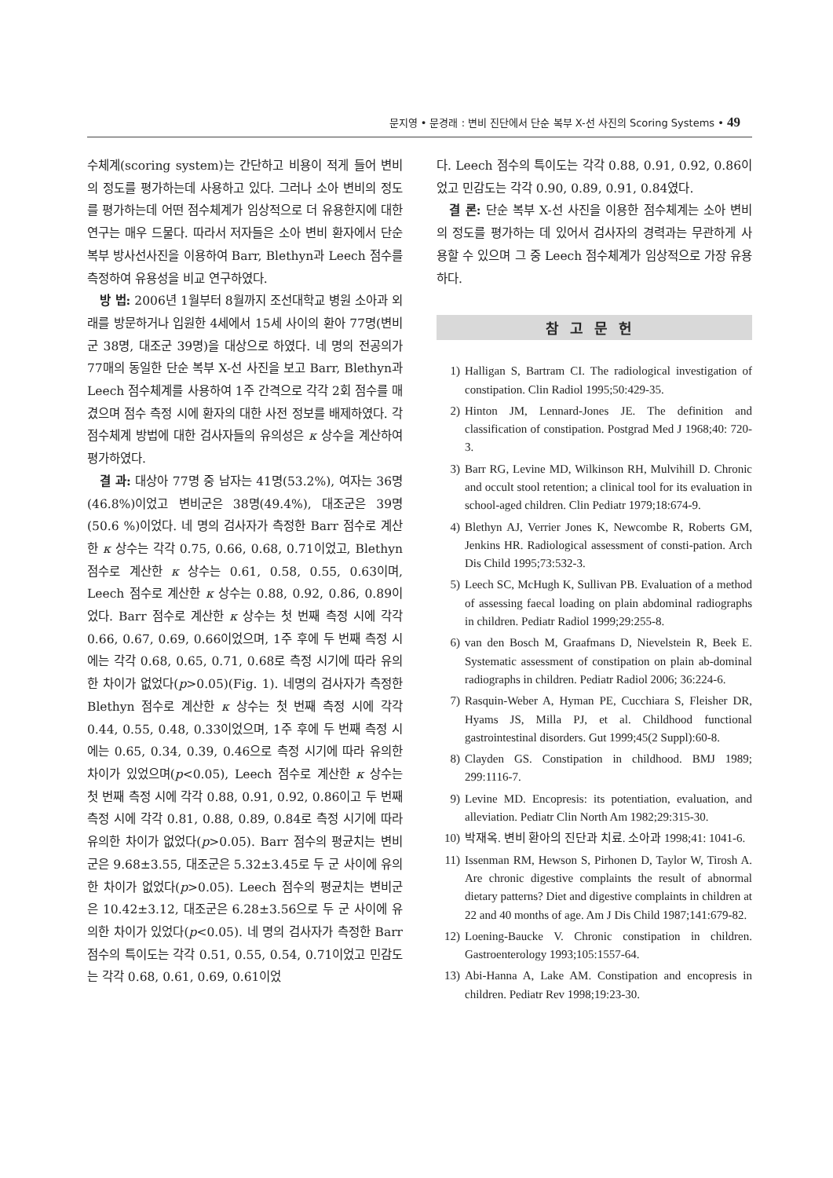문지영 • 문경래 : 변비 진단에서 단순 복부 X-선 사진의 Scoring Systems • 49
수체계(scoring system)는 간단하고 비용이 적게 들어 변비의 정도를 평가하는데 사용하고 있다. 그러나 소아 변비의 정도를 평가하는데 어떤 점수체계가 임상적으로 더 유용한지에 대한 연구는 매우 드물다. 따라서 저자들은 소아 변비 환자에서 단순 복부 방사선사진을 이용하여 Barr, Blethyn과 Leech 점수를 측정하여 유용성을 비교 연구하였다.
방 법: 2006년 1월부터 8월까지 조선대학교 병원 소아과 외래를 방문하거나 입원한 4세에서 15세 사이의 환아 77명(변비군 38명, 대조군 39명)을 대상으로 하였다. 네 명의 전공의가 77매의 동일한 단순 복부 X-선 사진을 보고 Barr, Blethyn과 Leech 점수체계를 사용하여 1주 간격으로 각각 2회 점수를 매겼으며 점수 측정 시에 환자의 대한 사전 정보를 배제하였다. 각 점수체계 방법에 대한 검사자들의 유의성은 κ 상수을 계산하여 평가하였다.
결 과: 대상아 77명 중 남자는 41명(53.2%), 여자는 36명(46.8%)이었고 변비군은 38명(49.4%), 대조군은 39명(50.6 %)이었다. 네 명의 검사자가 측정한 Barr 점수로 계산한 κ 상수는 각각 0.75, 0.66, 0.68, 0.71이었고, Blethyn 점수로 계산한 κ 상수는 0.61, 0.58, 0.55, 0.63이며, Leech 점수로 계산한 κ 상수는 0.88, 0.92, 0.86, 0.89이었다. Barr 점수로 계산한 κ 상수는 첫 번째 측정 시에 각각 0.66, 0.67, 0.69, 0.66이었으며, 1주 후에 두 번째 측정 시에는 각각 0.68, 0.65, 0.71, 0.68로 측정 시기에 따라 유의한 차이가 없었다(p>0.05)(Fig. 1). 네명의 검사자가 측정한 Blethyn 점수로 계산한 κ 상수는 첫 번째 측정 시에 각각 0.44, 0.55, 0.48, 0.33이었으며, 1주 후에 두 번째 측정 시에는 0.65, 0.34, 0.39, 0.46으로 측정 시기에 따라 유의한 차이가 있었으며(p<0.05), Leech 점수로 계산한 κ 상수는 첫 번째 측정 시에 각각 0.88, 0.91, 0.92, 0.86이고 두 번째 측정 시에 각각 0.81, 0.88, 0.89, 0.84로 측정 시기에 따라 유의한 차이가 없었다(p>0.05). Barr 점수의 평균치는 변비군은 9.68±3.55, 대조군은 5.32±3.45로 두 군 사이에 유의한 차이가 없었다(p>0.05). Leech 점수의 평균치는 변비군은 10.42±3.12, 대조군은 6.28±3.56으로 두 군 사이에 유의한 차이가 있었다(p<0.05). 네 명의 검사자가 측정한 Barr 점수의 특이도는 각각 0.51, 0.55, 0.54, 0.71이었고 민감도는 각각 0.68, 0.61, 0.69, 0.61이었
다. Leech 점수의 특이도는 각각 0.88, 0.91, 0.92, 0.86이었고 민감도는 각각 0.90, 0.89, 0.91, 0.84였다.
결 론: 단순 복부 X-선 사진을 이용한 점수체계는 소아 변비의 정도를 평가하는 데 있어서 검사자의 경력과는 무관하게 사용할 수 있으며 그 중 Leech 점수체계가 임상적으로 가장 유용하다.
참고문헌
1) Halligan S, Bartram CI. The radiological investigation of constipation. Clin Radiol 1995;50:429-35.
2) Hinton JM, Lennard-Jones JE. The definition and classification of constipation. Postgrad Med J 1968;40: 720-3.
3) Barr RG, Levine MD, Wilkinson RH, Mulvihill D. Chronic and occult stool retention; a clinical tool for its evaluation in school-aged children. Clin Pediatr 1979;18:674-9.
4) Blethyn AJ, Verrier Jones K, Newcombe R, Roberts GM, Jenkins HR. Radiological assessment of consti-pation. Arch Dis Child 1995;73:532-3.
5) Leech SC, McHugh K, Sullivan PB. Evaluation of a method of assessing faecal loading on plain abdominal radiographs in children. Pediatr Radiol 1999;29:255-8.
6) van den Bosch M, Graafmans D, Nievelstein R, Beek E. Systematic assessment of constipation on plain ab-dominal radiographs in children. Pediatr Radiol 2006; 36:224-6.
7) Rasquin-Weber A, Hyman PE, Cucchiara S, Fleisher DR, Hyams JS, Milla PJ, et al. Childhood functional gastrointestinal disorders. Gut 1999;45(2 Suppl):60-8.
8) Clayden GS. Constipation in childhood. BMJ 1989; 299:1116-7.
9) Levine MD. Encopresis: its potentiation, evaluation, and alleviation. Pediatr Clin North Am 1982;29:315-30.
10) 박재옥. 변비 환아의 진단과 치료. 소아과 1998;41: 1041-6.
11) Issenman RM, Hewson S, Pirhonen D, Taylor W, Tirosh A. Are chronic digestive complaints the result of abnormal dietary patterns? Diet and digestive complaints in children at 22 and 40 months of age. Am J Dis Child 1987;141:679-82.
12) Loening-Baucke V. Chronic constipation in children. Gastroenterology 1993;105:1557-64.
13) Abi-Hanna A, Lake AM. Constipation and encopresis in children. Pediatr Rev 1998;19:23-30.